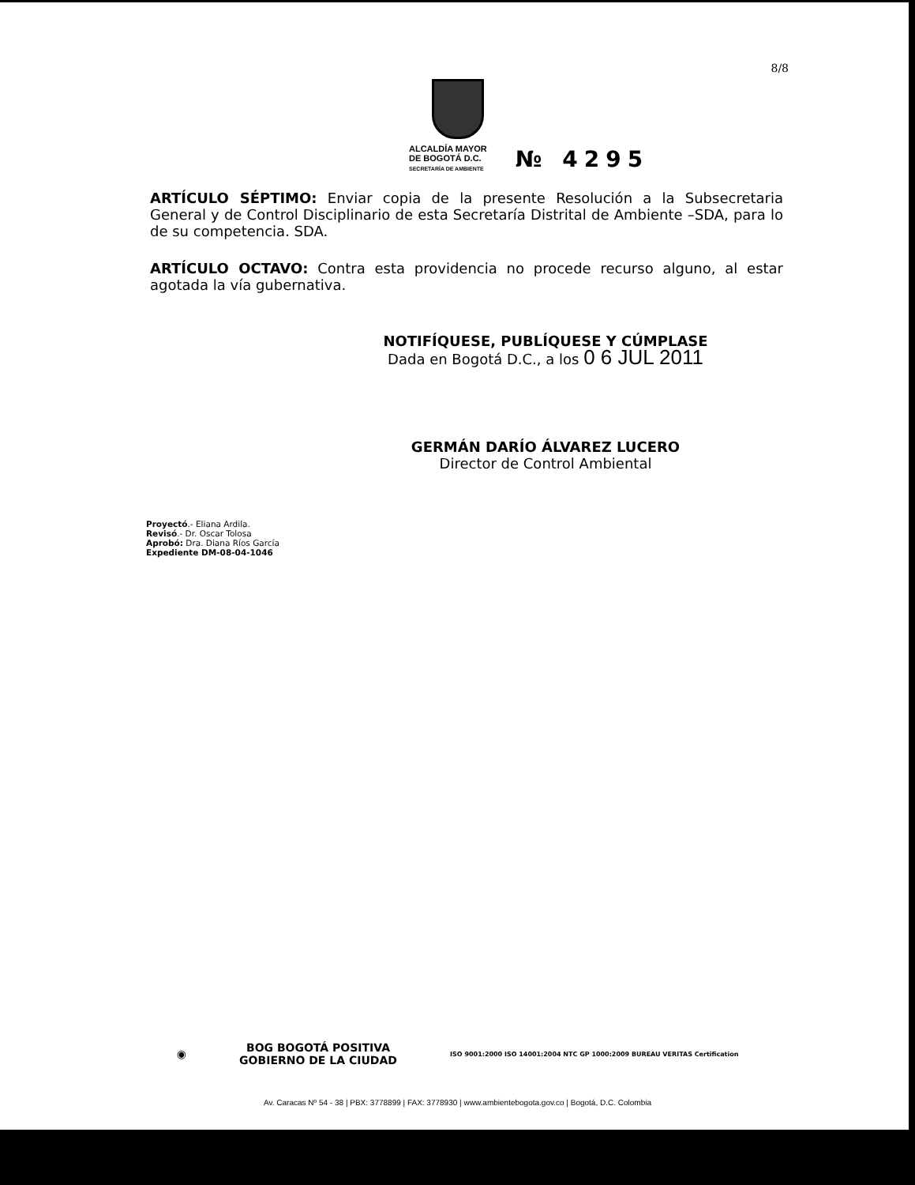8/8
ALCALDÍA MAYOR
DE BOGOTÁ D.C.
SECRETARÍA DE AMBIENTE
№ 4295
ARTÍCULO SÉPTIMO: Enviar copia de la presente Resolución a la Subsecretaria General y de Control Disciplinario de esta Secretaría Distrital de Ambiente –SDA, para lo de su competencia. SDA.
ARTÍCULO OCTAVO: Contra esta providencia no procede recurso alguno, al estar agotada la vía gubernativa.
NOTIFÍQUESE, PUBLÍQUESE Y CÚMPLASE
Dada en Bogotá D.C., a los 0 6 JUL 2011
GERMÁN DARÍO ÁLVAREZ LUCERO
Director de Control Ambiental
Proyectó.- Eliana Ardila.
Revisó.- Dr. Oscar Tolosa
Aprobó: Dra. Diana Ríos García
Expediente DM-08-04-1046
◉ BOG BOGOTÁ POSITIVA
GOBIERNO DE LA CIUDAD ISO 9001:2000 ISO 14001:2004 NTC GP 1000:2009 BUREAU VERITAS Certification
Av. Caracas Nº 54 - 38 | PBX: 3778899 | FAX: 3778930 | www.ambientebogota.gov.co | Bogotá, D.C. Colombia